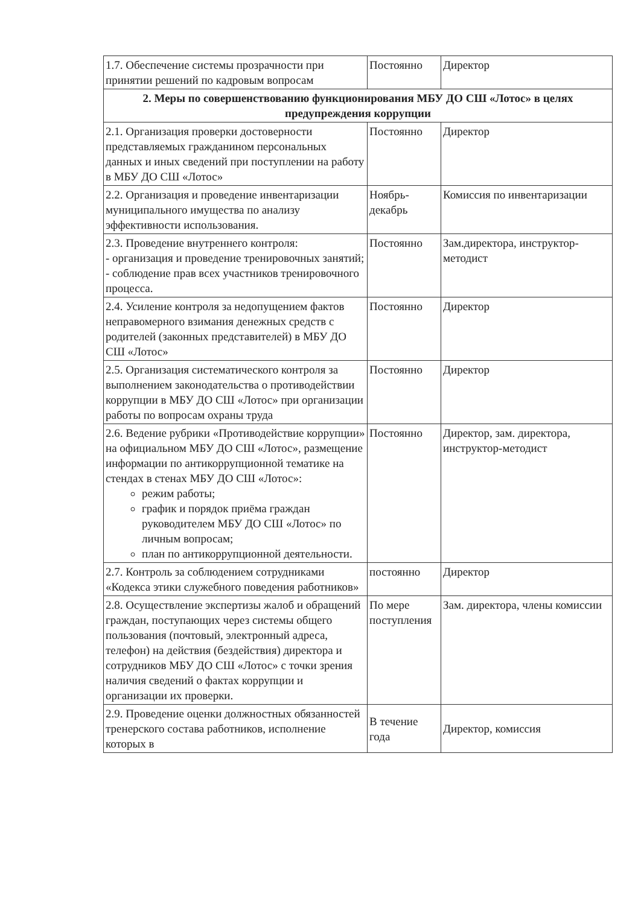| 1.7. Обеспечение системы прозрачности при принятии решений по кадровым вопросам | Постоянно | Директор |
| 2. Меры по совершенствованию функционирования МБУ ДО СШ «Лотос» в целях предупреждения коррупции | | |
| 2.1. Организация проверки достоверности представляемых гражданином персональных данных и иных сведений при поступлении на работу в МБУ ДО СШ «Лотос» | Постоянно | Директор |
| 2.2. Организация и проведение инвентаризации муниципального имущества по анализу эффективности использования. | Ноябрь-декабрь | Комиссия по инвентаризации |
| 2.3. Проведение внутреннего контроля: - организация и проведение тренировочных занятий; - соблюдение прав всех участников тренировочного процесса. | Постоянно | Зам.директора, инструктор-методист |
| 2.4. Усиление контроля за недопущением фактов неправомерного взимания денежных средств с родителей (законных представителей) в МБУ ДО СШ «Лотос» | Постоянно | Директор |
| 2.5. Организация систематического контроля за выполнением законодательства о противодействии коррупции в МБУ ДО СШ «Лотос» при организации работы по вопросам охраны труда | Постоянно | Директор |
| 2.6. Ведение рубрики «Противодействие коррупции» на официальном МБУ ДО СШ «Лотос», размещение информации по антикоррупционной тематике на стендах в стенах МБУ ДО СШ «Лотос»: режим работы; график и порядок приёма граждан руководителем МБУ ДО СШ «Лотос» по личным вопросам; план по антикоррупционной деятельности. | Постоянно | Директор, зам. директора, инструктор-методист |
| 2.7. Контроль за соблюдением сотрудниками «Кодекса этики служебного поведения работников» | постоянно | Директор |
| 2.8. Осуществление экспертизы жалоб и обращений граждан, поступающих через системы общего пользования (почтовый, электронный адреса, телефон) на действия (бездействия) директора и сотрудников МБУ ДО СШ «Лотос» с точки зрения наличия сведений о фактах коррупции и организации их проверки. | По мере поступления | Зам. директора, члены комиссии |
| 2.9. Проведение оценки должностных обязанностей тренерского состава работников, исполнение которых в | В течение года | Директор, комиссия |